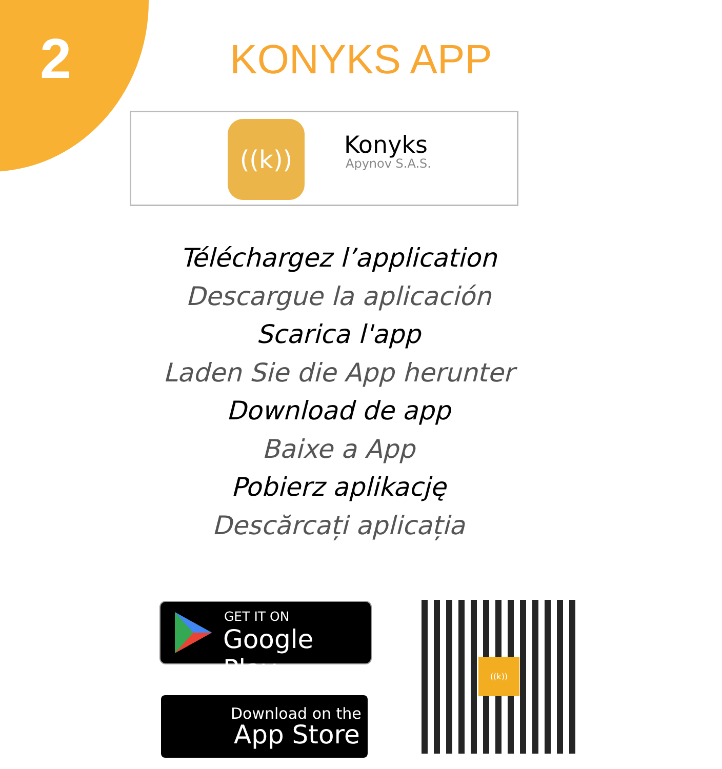2
KONYKS APP
((k)) Konyks
Apynov S.A.S.
Téléchargez l’application
Descargue la aplicación
Scarica l'app
Laden Sie die App herunter
Download de app
Baixe a App
Pobierz aplikację
Descărcați aplicația
GET IT ON
Google Play
Download on the
App Store
((k))